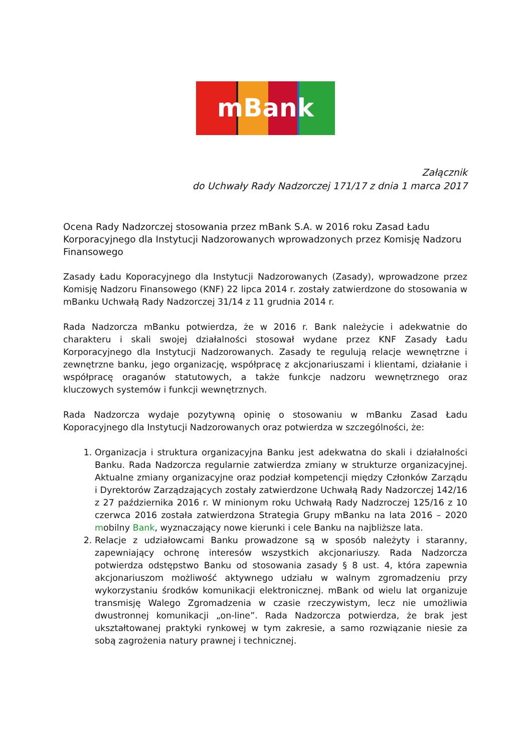mBank
Załącznik
do Uchwały Rady Nadzorczej 171/17 z dnia 1 marca 2017
Ocena Rady Nadzorczej stosowania przez mBank S.A. w 2016 roku Zasad Ładu Korporacyjnego dla Instytucji Nadzorowanych wprowadzonych przez Komisję Nadzoru Finansowego
Zasady Ładu Koporacyjnego dla Instytucji Nadzorowanych (Zasady), wprowadzone przez Komisję Nadzoru Finansowego (KNF) 22 lipca 2014 r. zostały zatwierdzone do stosowania w mBanku Uchwałą Rady Nadzorczej 31/14 z 11 grudnia 2014 r.
Rada Nadzorcza mBanku potwierdza, że w 2016 r. Bank należycie i adekwatnie do charakteru i skali swojej działalności stosował wydane przez KNF Zasady Ładu Korporacyjnego dla Instytucji Nadzorowanych. Zasady te regulują relacje wewnętrzne i zewnętrzne banku, jego organizację, współpracę z akcjonariuszami i klientami, działanie i współpracę oraganów statutowych, a także funkcje nadzoru wewnętrznego oraz kluczowych systemów i funkcji wewnętrznych.
Rada Nadzorcza wydaje pozytywną opinię o stosowaniu w mBanku Zasad Ładu Koporacyjnego dla Instytucji Nadzorowanych oraz potwierdza w szczególności, że:
1. Organizacja i struktura organizacyjna Banku jest adekwatna do skali i działalności Banku. Rada Nadzorcza regularnie zatwierdza zmiany w strukturze organizacyjnej. Aktualne zmiany organizacyjne oraz podział kompetencji między Członków Zarządu i Dyrektorów Zarządzających zostały zatwierdzone Uchwałą Rady Nadzorczej 142/16 z 27 października 2016 r. W minionym roku Uchwałą Rady Nadzroczej 125/16 z 10 czerwca 2016 została zatwierdzona Strategia Grupy mBanku na lata 2016 – 2020 mobilny Bank, wyznaczający nowe kierunki i cele Banku na najbliższe lata.
2. Relacje z udziałowcami Banku prowadzone są w sposób należyty i staranny, zapewniający ochronę interesów wszystkich akcjonariuszy. Rada Nadzorcza potwierdza odstępstwo Banku od stosowania zasady § 8 ust. 4, która zapewnia akcjonariuszom możliwość aktywnego udziału w walnym zgromadzeniu przy wykorzystaniu środków komunikacji elektronicznej. mBank od wielu lat organizuje transmisję Walego Zgromadzenia w czasie rzeczywistym, lecz nie umożliwia dwustronnej komunikacji „on-line”. Rada Nadzorcza potwierdza, że brak jest ukształtowanej praktyki rynkowej w tym zakresie, a samo rozwiązanie niesie za sobą zagrożenia natury prawnej i technicznej.